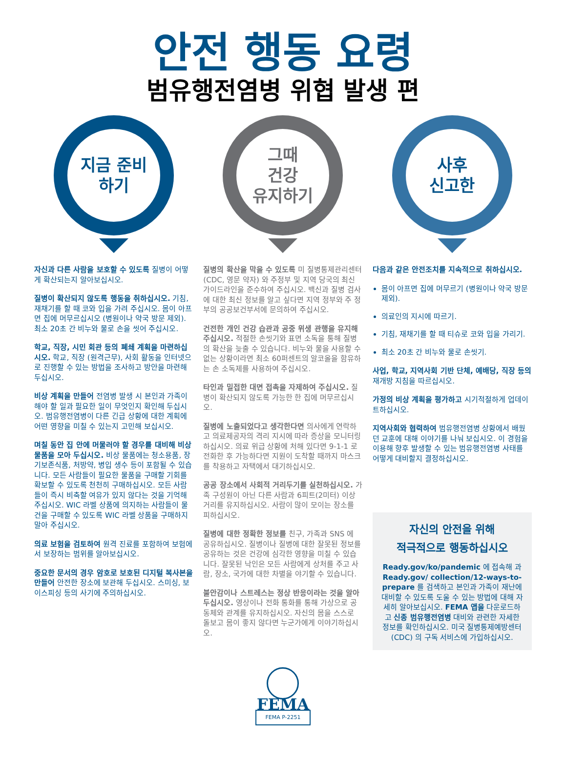안전 행동 요령
범유행전염병 위협 발생 편
지금 준비
하기
자신과 다른 사람을 보호할 수 있도록 질병이 어떻게 확산되는지 알아보십시오.
질병이 확산되지 않도록 행동을 취하십시오. 기침, 재채기를 할 때 코와 입을 가려 주십시오. 몸이 아프면 집에 머무르십시오 (병원이나 약국 방문 제외). 최소 20초 간 비누와 물로 손을 씻어 주십시오.
학교, 직장, 시민 회관 등의 폐쇄 계획을 마련하십시오. 학교, 직장 (원격근무), 사회 활동을 인터넷으로 진행할 수 있는 방법을 조사하고 방안을 마련해 두십시오.
비상 계획을 만들어 전염병 발생 시 본인과 가족이 해야 할 일과 필요한 일이 무엇인지 확인해 두십시오. 범유행전염병이 다른 긴급 상황에 대한 계획에 어떤 영향을 미칠 수 있는지 고민해 보십시오.
며칠 동안 집 안에 머물러야 할 경우를 대비해 비상 물품을 모아 두십시오. 비상 물품에는 청소용품, 장기보존식품, 처방약, 병입 생수 등이 포함될 수 있습니다. 모든 사람들이 필요한 물품을 구매할 기회를 확보할 수 있도록 천천히 구매하십시오. 모든 사람들이 즉시 비축할 여유가 있지 않다는 것을 기억해 주십시오. WIC 라벨 상품에 의지하는 사람들이 물건을 구매할 수 있도록 WIC 라벨 상품을 구매하지 말아 주십시오.
의료 보험을 검토하여 원격 진료를 포함하여 보험에서 보장하는 범위를 알아보십시오.
중요한 문서의 경우 암호로 보호된 디지털 복사본을 만들어 안전한 장소에 보관해 두십시오. 스미싱, 보이스피싱 등의 사기에 주의하십시오.
그때
건강
유지하기
질병의 확산을 막을 수 있도록 미 질병통제관리센터 (CDC, 영문 약자) 와 주정부 및 지역 당국의 최신 가이드라인을 준수하여 주십시오. 백신과 질병 검사에 대한 최신 정보를 알고 싶다면 지역 정부와 주 정부의 공공보건부서에 문의하여 주십시오.
건전한 개인 건강 습관과 공중 위생 관행을 유지해 주십시오. 적절한 손씻기와 표면 소독을 통해 질병의 확산을 늦출 수 있습니다. 비누와 물을 사용할 수 없는 상황이라면 최소 60퍼센트의 알코올을 함유하는 손 소독제를 사용하여 주십시오.
타인과 밀접한 대면 접촉을 자제하여 주십시오. 질병이 확산되지 않도록 가능한 한 집에 머무르십시오.
질병에 노출되었다고 생각한다면 의사에게 연락하고 의료제공자의 격리 지시에 따라 증상을 모니터링하십시오. 의료 위급 상황에 처해 있다면 9-1-1 로 전화한 후 가능하다면 지원이 도착할 때까지 마스크를 착용하고 자택에서 대기하십시오.
공공 장소에서 사회적 거리두기를 실천하십시오. 가족 구성원이 아닌 다른 사람과 6피트(2미터) 이상 거리를 유지하십시오. 사람이 많이 모이는 장소를 피하십시오.
질병에 대한 정확한 정보를 친구, 가족과 SNS 에 공유하십시오. 질병이나 질병에 대한 잘못된 정보를 공유하는 것은 건강에 심각한 영향을 미칠 수 있습니다. 잘못된 낙인은 모든 사람에게 상처를 주고 사람, 장소, 국가에 대한 차별을 야기할 수 있습니다.
불안감이나 스트레스는 정상 반응이라는 것을 알아두십시오. 영상이나 전화 통화를 통해 가상으로 공동체와 관계를 유지하십시오. 자신의 몸을 스스로 돌보고 몸이 좋지 않다면 누군가에게 이야기하십시오.
FEMA
FEMA P-2251
사후
신고한
다음과 같은 안전조치를 지속적으로 취하십시오.
몸이 아프면 집에 머무르기 (병원이나 약국 방문 제외).
의료인의 지시에 따르기.
기침, 재채기를 할 때 티슈로 코와 입을 가리기.
최소 20초 간 비누와 물로 손씻기.
사업, 학교, 지역사회 기반 단체, 예배당, 직장 등의 재개방 지침을 따르십시오.
가정의 비상 계획을 평가하고 시기적절하게 업데이트하십시오.
지역사회와 협력하여 범유행전염병 상황에서 배웠던 교훈에 대해 이야기를 나눠 보십시오. 이 경험을 이용해 향후 발생할 수 있는 범유행전염병 사태를 어떻게 대비할지 결정하십시오.
자신의 안전을 위해
적극적으로 행동하십시오
Ready.gov/ko/pandemic 에 접속해 과 Ready.gov/ collection/12-ways-to-prepare 를 검색하고 본인과 가족이 재난에 대비할 수 있도록 도울 수 있는 방법에 대해 자세히 알아보십시오. FEMA 앱을 다운로드하고 신종 범유행전염병 대비와 관련한 자세한 정보를 확인하십시오. 미국 질병통제예방센터(CDC) 의 구독 서비스에 가입하십시오.